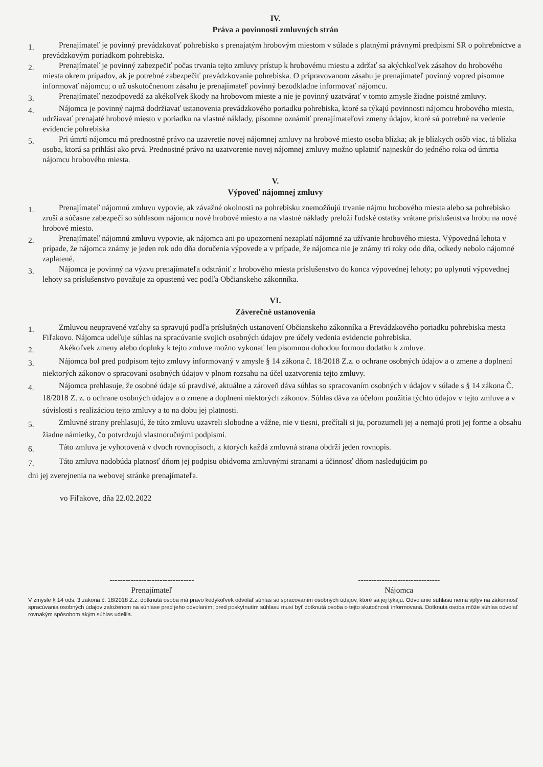IV.
Práva a povinnosti zmluvných strán
1. Prenajímateľ je povinný prevádzkovať pohrebisko s prenajatým hrobovým miestom v súlade s platnými právnymi predpismi SR o pohrebníctve a prevádzkovým poriadkom pohrebiska.
2. Prenajímateľ je povinný zabezpečiť počas trvania tejto zmluvy prístup k hrobovému miestu a zdržať sa akýchkoľvek zásahov do hrobového miesta okrem prípadov, ak je potrebné zabezpečiť prevádzkovanie pohrebiska. O pripravovanom zásahu je prenajímateľ povinný vopred písomne informovať nájomcu; o už uskutočnenom zásahu je prenajímateľ povinný bezodkladne informovať nájomcu.
3. Prenajímateľ nezodpovedá za akékoľvek škody na hrobovom mieste a nie je povinný uzatvárať v tomto zmysle žiadne poistné zmluvy.
4. Nájomca je povinný najmä dodržiavať ustanovenia prevádzkového poriadku pohrebiska, ktoré sa týkajú povinnosti nájomcu hrobového miesta, udržiavať prenajaté hrobové miesto v poriadku na vlastné náklady, písomne oznámiť prenajímateľovi zmeny údajov, ktoré sú potrebné na vedenie evidencie pohrebiska
5. Pri úmrtí nájomcu má prednostné právo na uzavretie novej nájomnej zmluvy na hrobové miesto osoba blízka; ak je blízkych osôb viac, tá blízka osoba, ktorá sa prihlási ako prvá. Prednostné právo na uzatvorenie novej nájomnej zmluvy možno uplatniť najneskôr do jedného roka od úmrtia nájomcu hrobového miesta.
V.
Výpoveď nájomnej zmluvy
1. Prenajímateľ nájomnú zmluvu vypovie, ak závažné okolnosti na pohrebisku znemožňujú trvanie nájmu hrobového miesta alebo sa pohrebisko zruší a súčasne zabezpečí so súhlasom nájomcu nové hrobové miesto a na vlastné náklady preloží ľudské ostatky vrátane príslušenstva hrobu na nové hrobové miesto.
2. Prenajímateľ nájomnú zmluvu vypovie, ak nájomca ani po upozornení nezaplatí nájomné za užívanie hrobového miesta. Výpovedná lehota v prípade, že nájomca známy je jeden rok odo dňa doručenia výpovede a v prípade, že nájomca nie je známy tri roky odo dňa, odkedy nebolo nájomné zaplatené.
3. Nájomca je povinný na výzvu prenajímateľa odstrániť z hrobového miesta príslušenstvo do konca výpovednej lehoty; po uplynutí výpovednej lehoty sa príslušenstvo považuje za opustenú vec podľa Občianskeho zákonníka.
VI.
Záverečné ustanovenia
1. Zmluvou neupravené vzťahy sa spravujú podľa príslušných ustanovení Občianskeho zákonníka a Prevádzkového poriadku pohrebiska mesta Fiľakovo. Nájomca udeľuje súhlas na spracúvanie svojich osobných údajov pre účely vedenia evidencie pohrebiska.
2. Akékoľvek zmeny alebo doplnky k tejto zmluve možno vykonať len písomnou dohodou formou dodatku k zmluve.
3. Nájomca bol pred podpisom tejto zmluvy informovaný v zmysle § 14 zákona č. 18/2018 Z.z. o ochrane osobných údajov a o zmene a doplnení niektorých zákonov o spracovaní osobných údajov v plnom rozsahu na účel uzatvorenia tejto zmluvy.
4. Nájomca prehlasuje, že osobné údaje sú pravdivé, aktuálne a zároveň dáva súhlas so spracovaním osobných v údajov v súlade s § 14 zákona Č. 18/2018 Z. z. o ochrane osobných údajov a o zmene a doplnení niektorých zákonov. Súhlas dáva za účelom použitia týchto údajov v tejto zmluve a v súvislosti s realizáciou tejto zmluvy a to na dobu jej platnosti.
5. Zmluvné strany prehlasujú, že túto zmluvu uzavreli slobodne a vážne, nie v tiesni, prečítali si ju, porozumeli jej a nemajú proti jej forme a obsahu žiadne námietky, čo potvrdzujú vlastnoručnými podpismi.
6. Táto zmluva je vyhotovená v dvoch rovnopisoch, z ktorých každá zmluvná strana obdrží jeden rovnopis.
7. Táto zmluva nadobúda platnosť dňom jej podpisu obidvoma zmluvnými stranami a účinnosť dňom nasledujúcim po
dni jej zverejnenia na webovej stránke prenajímateľa.
vo Fiľakove, dňa 22.02.2022
--------------------------------
Prenajímateľ
-------------------------------
Nájomca
V zmysle § 14 ods. 3 zákona č. 18/2018 Z.z. dotknutá osoba má právo kedykoľvek odvolať súhlas so spracovaním osobných údajov, ktoré sa jej týkajú. Odvolanie súhlasu nemá vplyv na zákonnosť spracúvania osobných údajov založenom na súhlase pred jeho odvolaním; pred poskytnutím súhlasu musí byť dotknutá osoba o tejto skutočnosti informovaná. Dotknutá osoba môže súhlas odvolať rovnakým spôsobom akým súhlas udelila.